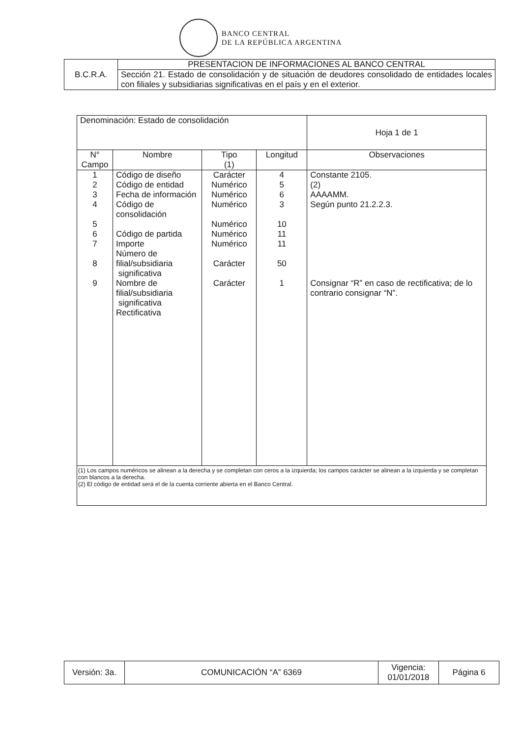BANCO CENTRAL
DE LA REPÚBLICA ARGENTINA
| B.C.R.A. | PRESENTACION DE INFORMACIONES AL BANCO CENTRAL |
| | Sección 21. Estado de consolidación y de situación de deudores consolidado de entidades locales con filiales y subsidiarias significativas en el país y en el exterior. |
| Denominación: Estado de consolidación | | | | Hoja 1 de 1 |
| N° Campo | Nombre | Tipo (1) | Longitud | Observaciones |
| 1 2 3 4 5 6 7 8 9 | Código de diseño Código de entidad Fecha de información Código de consolidación Código de partida Importe Número de filial/subsidiaria significativa Nombre de filial/subsidiaria significativa Rectificativa | Carácter Numérico Numérico Numérico Numérico Numérico Numérico Carácter Carácter | 4 5 6 3 10 11 11 50 1 | Constante 2105. (2) AAAAMM. Según punto 21.2.2.3. Consignar “R” en caso de rectificativa; de lo contrario consignar “N”. |
| (1) Los campos numéricos se alinean a la derecha y se completan con ceros a la izquierda; los campos carácter se alinean a la izquierda y se completan con blancos a la derecha. (2) El código de entidad será el de la cuenta corriente abierta en el Banco Central. | | | | |
| Versión: 3a. | COMUNICACIÓN “A” 6369 | Vigencia: 01/01/2018 | Página 6 |